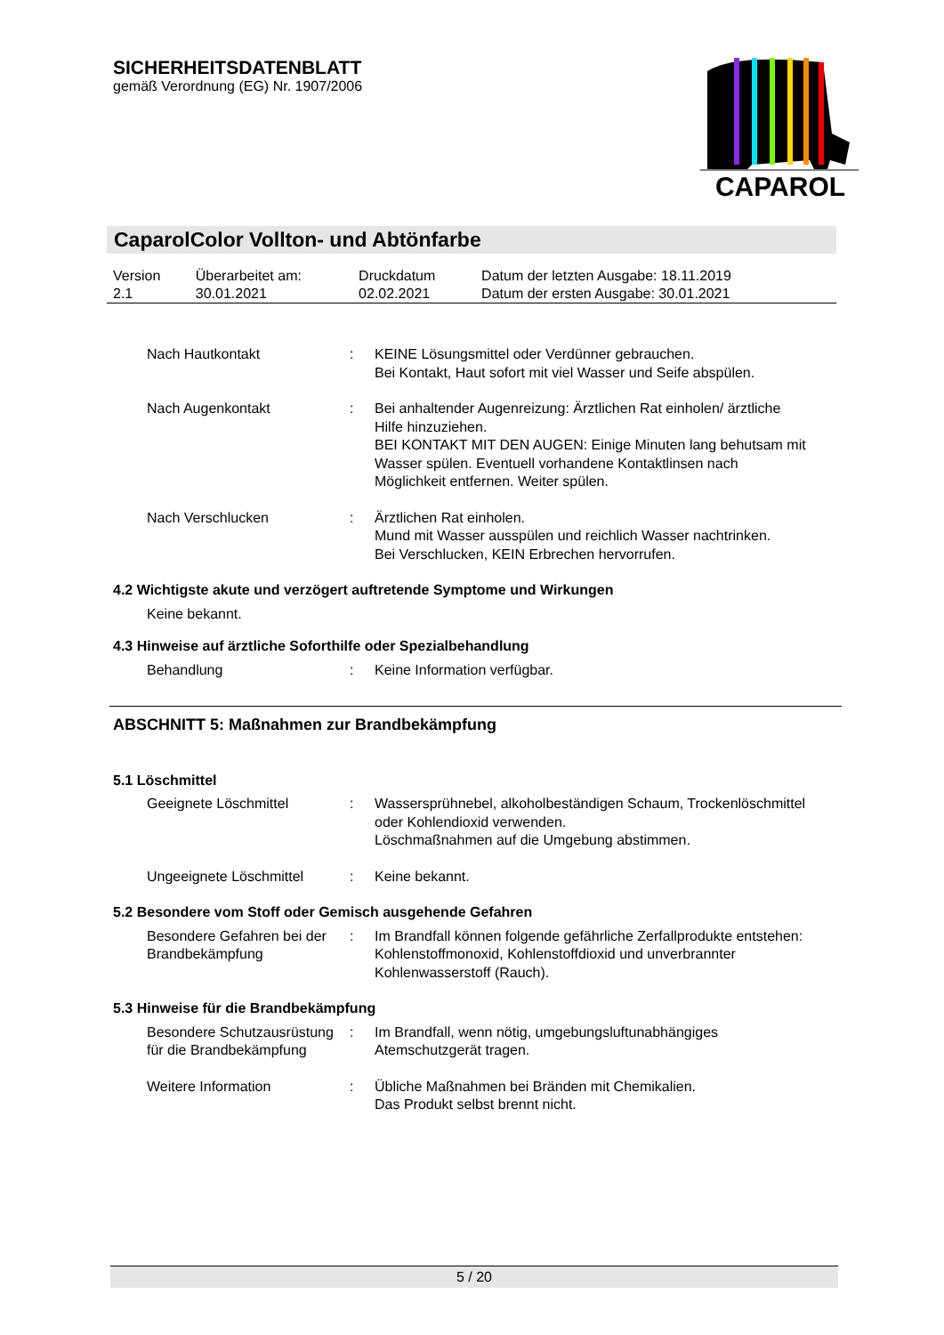SICHERHEITSDATENBLATT
gemäß Verordnung (EG) Nr. 1907/2006
CAPAROL
CaparolColor Vollton- und Abtönfarbe
| Version 2.1 | Überarbeitet am: 30.01.2021 | Druckdatum 02.02.2021 | Datum der letzten Ausgabe: 18.11.2019 Datum der ersten Ausgabe: 30.01.2021 |
Nach Hautkontakt : KEINE Lösungsmittel oder Verdünner gebrauchen.
Bei Kontakt, Haut sofort mit viel Wasser und Seife abspülen.
Nach Augenkontakt : Bei anhaltender Augenreizung: Ärztlichen Rat einholen/ ärztliche Hilfe hinzuziehen.
BEI KONTAKT MIT DEN AUGEN: Einige Minuten lang behutsam mit Wasser spülen. Eventuell vorhandene Kontaktlinsen nach Möglichkeit entfernen. Weiter spülen.
Nach Verschlucken : Ärztlichen Rat einholen.
Mund mit Wasser ausspülen und reichlich Wasser nachtrinken.
Bei Verschlucken, KEIN Erbrechen hervorrufen.
4.2 Wichtigste akute und verzögert auftretende Symptome und Wirkungen
Keine bekannt.
4.3 Hinweise auf ärztliche Soforthilfe oder Spezialbehandlung
Behandlung : Keine Information verfügbar.
ABSCHNITT 5: Maßnahmen zur Brandbekämpfung
5.1 Löschmittel
Geeignete Löschmittel : Wassersprühnebel, alkoholbeständigen Schaum, Trockenlöschmittel oder Kohlendioxid verwenden.
Löschmaßnahmen auf die Umgebung abstimmen.
Ungeeignete Löschmittel : Keine bekannt.
5.2 Besondere vom Stoff oder Gemisch ausgehende Gefahren
Besondere Gefahren bei der Brandbekämpfung
: Im Brandfall können folgende gefährliche Zerfallprodukte entstehen:
Kohlenstoffmonoxid, Kohlenstoffdioxid und unverbrannter Kohlenwasserstoff (Rauch).
5.3 Hinweise für die Brandbekämpfung
Besondere Schutzausrüstung für die Brandbekämpfung
: Im Brandfall, wenn nötig, umgebungsluftunabhängiges Atemschutzgerät tragen.
Weitere Information : Übliche Maßnahmen bei Bränden mit Chemikalien.
Das Produkt selbst brennt nicht.
5 / 20